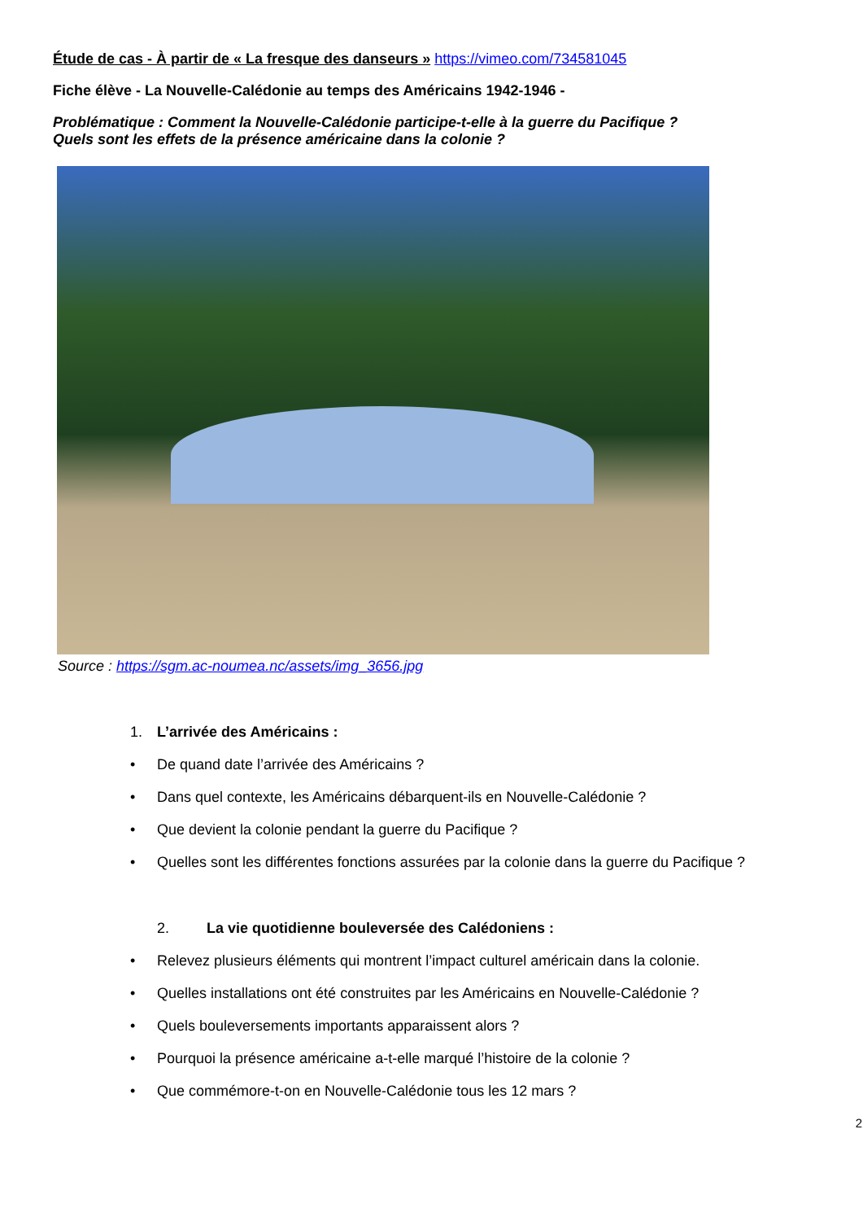Étude de cas - À partir de « La fresque des danseurs » https://vimeo.com/734581045
Fiche élève - La Nouvelle-Calédonie au temps des Américains 1942-1946 -
Problématique : Comment la Nouvelle-Calédonie participe-t-elle à la guerre du Pacifique ?
Quels sont les effets de la présence américaine dans la colonie ?
Source : https://sgm.ac-noumea.nc/assets/img_3656.jpg
1. L’arrivée des Américains :
• De quand date l’arrivée des Américains ?
• Dans quel contexte, les Américains débarquent-ils en Nouvelle-Calédonie ?
• Que devient la colonie pendant la guerre du Pacifique ?
• Quelles sont les différentes fonctions assurées par la colonie dans la guerre du Pacifique ?
2. La vie quotidienne bouleversée des Calédoniens :
• Relevez plusieurs éléments qui montrent l’impact culturel américain dans la colonie.
• Quelles installations ont été construites par les Américains en Nouvelle-Calédonie ?
• Quels bouleversements importants apparaissent alors ?
• Pourquoi la présence américaine a-t-elle marqué l’histoire de la colonie ?
• Que commémore-t-on en Nouvelle-Calédonie tous les 12 mars ?
2